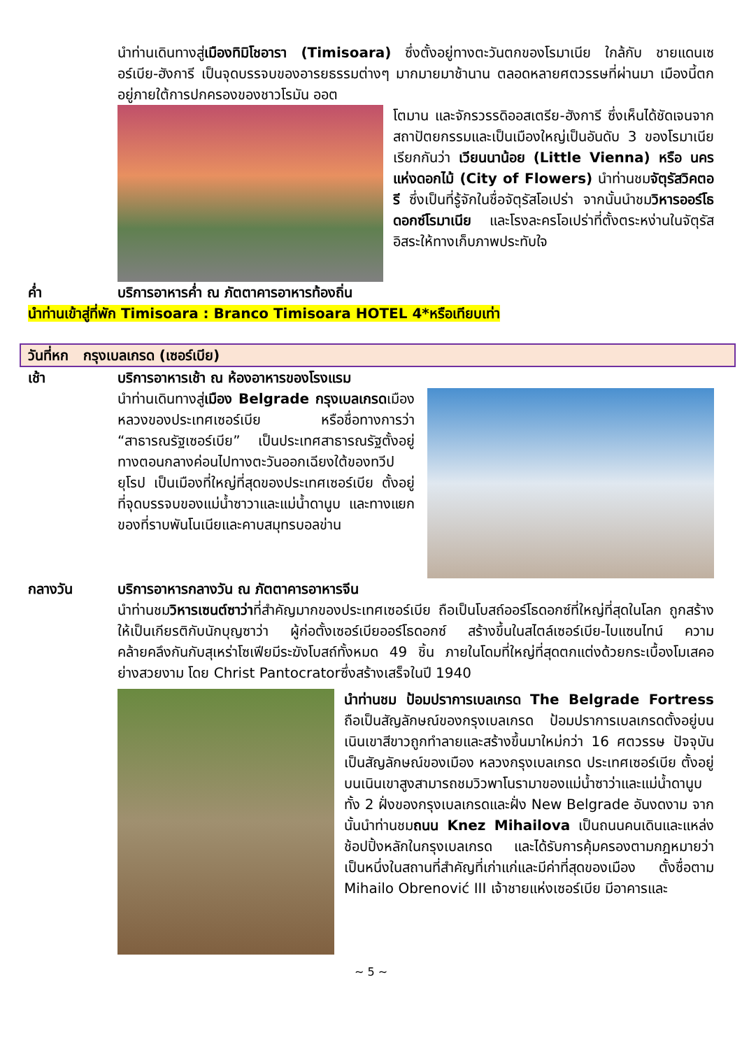นำท่านเดินทางสู่เมืองทิมิโชอารา (Timisoara) ซึ่งตั้งอยู่ทางตะวันตกของโรมาเนีย ใกล้กับ ชายแดนเซอร์เบีย-ฮังการี เป็นจุดบรรจบของอารยธรรมต่างๆ มากมายมาช้านาน ตลอดหลายศตวรรษที่ผ่านมา เมืองนี้ตกอยู่ภายใต้การปกครองของชาวโรมัน ออต
โตมาน และจักรวรรดิออสเตรีย-ฮังการี ซึ่งเห็นได้ชัดเจนจากสถาปัตยกรรมและเป็นเมืองใหญ่เป็นอันดับ 3 ของโรมาเนีย เรียกกันว่า เวียนนาน้อย (Little Vienna) หรือ นครแห่งดอกไม้ (City of Flowers) นำท่านชมจัตุรัสวิคตอรี ซึ่งเป็นที่รู้จักในชื่อจัตุรัสโอเปร่า จากนั้นนำชมวิหารออร์โธดอกซ์โรมาเนีย และโรงละครโอเปร่าที่ตั้งตระหง่านในจัตุรัสอิสระให้ทางเก็บภาพประทับใจ
ค่ำ บริการอาหารค่ำ ณ ภัตตาคารอาหารท้องถิ่น
นำท่านเข้าสู่ที่พัก Timisoara : Branco Timisoara HOTEL 4*หรือเทียบเท่า
วันที่หก กรุงเบลเกรด (เซอร์เบีย)
เช้า บริการอาหารเช้า ณ ห้องอาหารของโรงแรม
นำท่านเดินทางสู่เมือง Belgrade กรุงเบลเกรดเมืองหลวงของประเทศเซอร์เบีย หรือชื่อทางการว่า “สาธารณรัฐเซอร์เบีย” เป็นประเทศสาธารณรัฐตั้งอยู่ทางตอนกลางค่อนไปทางตะวันออกเฉียงใต้ของทวีปยุโรป เป็นเมืองที่ใหญ่ที่สุดของประเทศเซอร์เบีย ตั้งอยู่ที่จุดบรรจบของแม่น้ำซาวาและแม่น้ำดานูบ และทางแยกของที่ราบพันโนเนียและคาบสมุทรบอลข่าน
กลางวัน บริการอาหารกลางวัน ณ ภัตตาคารอาหารจีน
นำท่านชมวิหารเซนต์ซาว่าที่สำคัญมากของประเทศเซอร์เบีย ถือเป็นโบสถ์ออร์โธดอกซ์ที่ใหญ่ที่สุดในโลก ถูกสร้างให้เป็นเกียรติกับนักบุญซาว่า ผู้ก่อตั้งเซอร์เบียออร์โธดอกซ์ สร้างขึ้นในสไตล์เซอร์เบีย-ไบแซนไทน์ ความคล้ายคลึงกันกับสุเหร่าโซเฟียมีระฆังโบสถ์ทั้งหมด 49 ชิ้น ภายในโดมที่ใหญ่ที่สุดตกแต่งด้วยกระเบื้องโมเสคอย่างสวยงาม โดย Christ Pantocratorซึ่งสร้างเสร็จในปี 1940
นำท่านชม ป้อมปราการเบลเกรด The Belgrade Fortress ถือเป็นสัญลักษณ์ของกรุงเบลเกรด ป้อมปราการเบลเกรดตั้งอยู่บนเนินเขาสีขาวถูกทำลายและสร้างขึ้นมาใหม่กว่า 16 ศตวรรษ ปัจจุบันเป็นสัญลักษณ์ของเมือง หลวงกรุงเบลเกรด ประเทศเซอร์เบีย ตั้งอยู่บนเนินเขาสูงสามารถชมวิวพาโนรามาของแม่น้ำซาว่าและแม่น้ำดานูบ ทั้ง 2 ฝั่งของกรุงเบลเกรดและฝั่ง New Belgrade อันงดงาม จากนั้นนำท่านชมถนน Knez Mihailova เป็นถนนคนเดินและแหล่งช้อปปิ้งหลักในกรุงเบลเกรด และได้รับการคุ้มครองตามกฎหมายว่าเป็นหนึ่งในสถานที่สำคัญที่เก่าแก่และมีค่าที่สุดของเมือง ตั้งชื่อตาม Mihailo Obrenović III เจ้าชายแห่งเซอร์เบีย มีอาคารและ
~ 5 ~